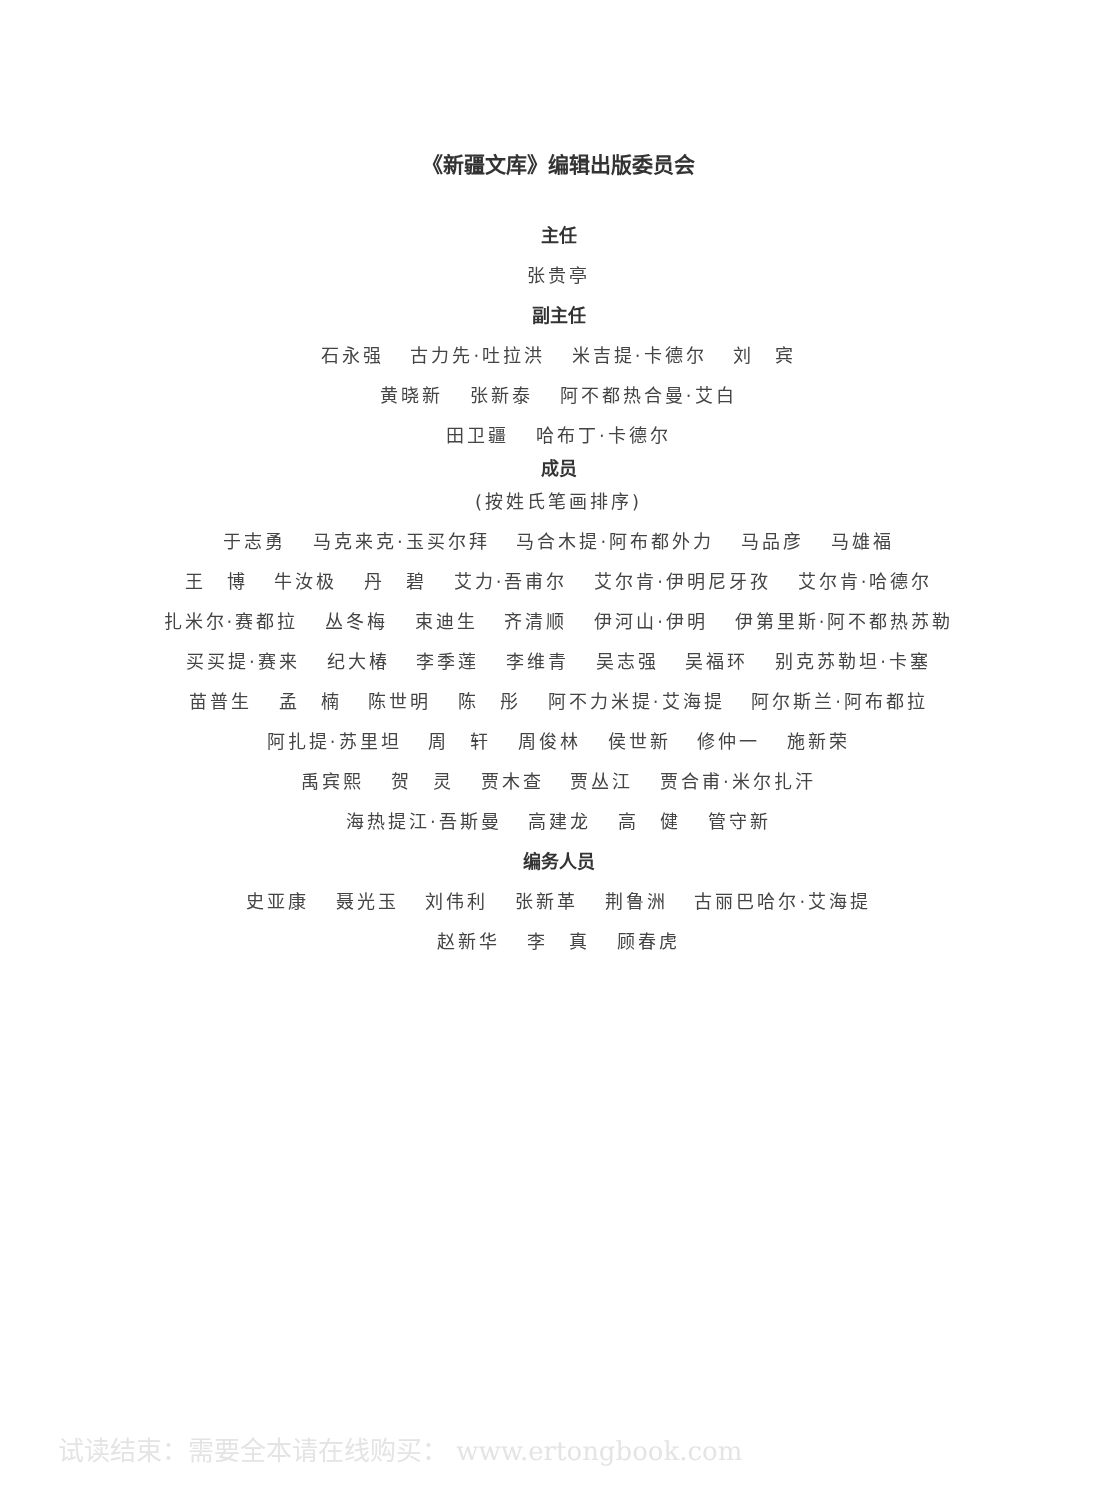《新疆文库》编辑出版委员会
主任
张贵亭
副主任
石永强 古力先·吐拉洪 米吉提·卡德尔 刘　宾
黄晓新 张新泰 阿不都热合曼·艾白
田卫疆 哈布丁·卡德尔
成员
(按姓氏笔画排序)
于志勇 马克来克·玉买尔拜 马合木提·阿布都外力 马品彦 马雄福
王　博 牛汝极 丹　碧 艾力·吾甫尔 艾尔肯·伊明尼牙孜 艾尔肯·哈德尔
扎米尔·赛都拉 丛冬梅 束迪生 齐清顺 伊河山·伊明 伊第里斯·阿不都热苏勒
买买提·赛来 纪大椿 李季莲 李维青 吴志强 吴福环 别克苏勒坦·卡塞
苗普生 孟　楠 陈世明 陈　彤 阿不力米提·艾海提 阿尔斯兰·阿布都拉
阿扎提·苏里坦 周　轩 周俊林 侯世新 修仲一 施新荣
禹宾熙 贺　灵 贾木查 贾丛江 贾合甫·米尔扎汗
海热提江·吾斯曼 高建龙 高　健 管守新
编务人员
史亚康 聂光玉 刘伟利 张新革 荆鲁洲 古丽巴哈尔·艾海提
赵新华 李　真 顾春虎
试读结束：需要全本请在线购买： www.ertongbook.com